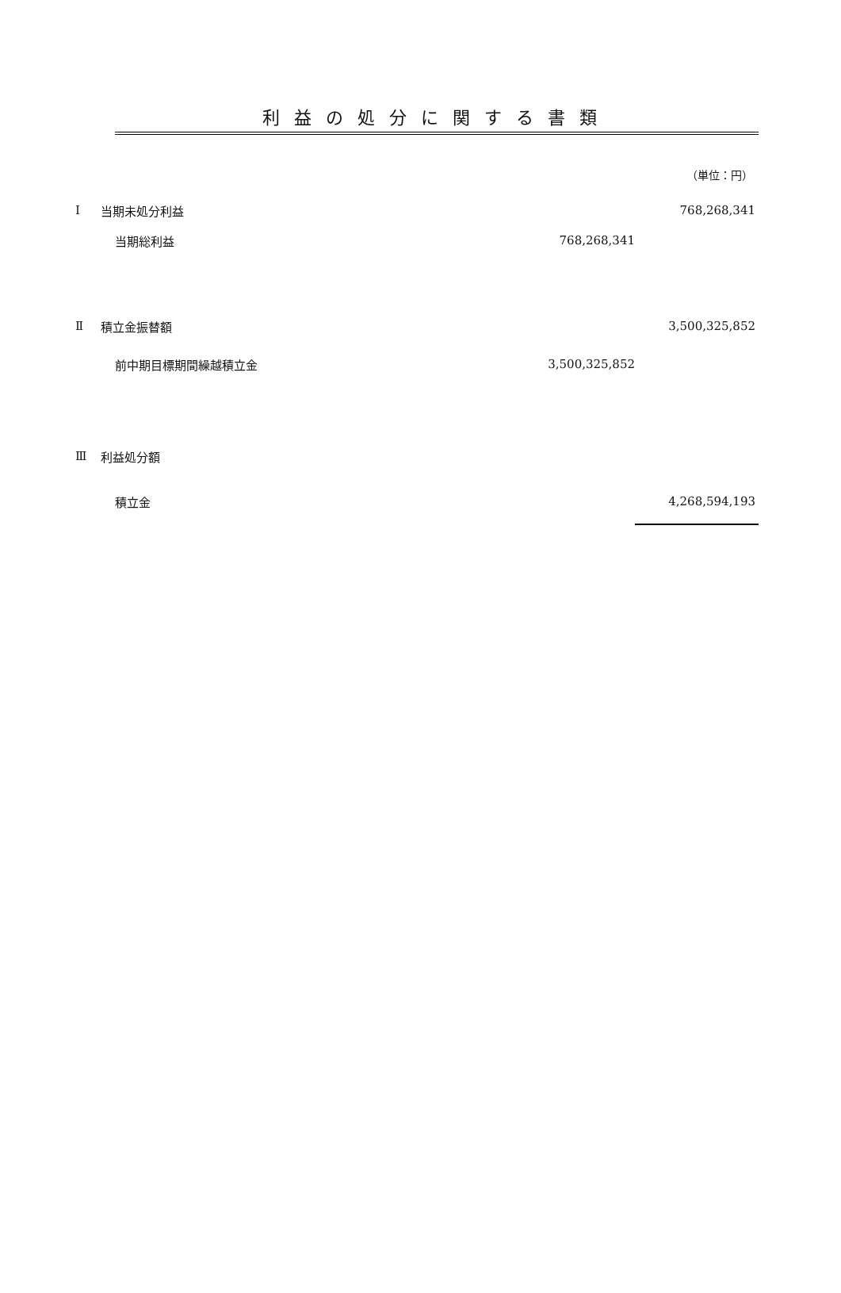利益の処分に関する書類
（単位：円）
| Ⅰ | 当期未処分利益 | | 768,268,341 |
| | 当期総利益 | 768,268,341 | |
| Ⅱ | 積立金振替額 | | 3,500,325,852 |
| | 前中期目標期間繰越積立金 | 3,500,325,852 | |
| Ⅲ | 利益処分額 | | |
| | 積立金 | | 4,268,594,193 |